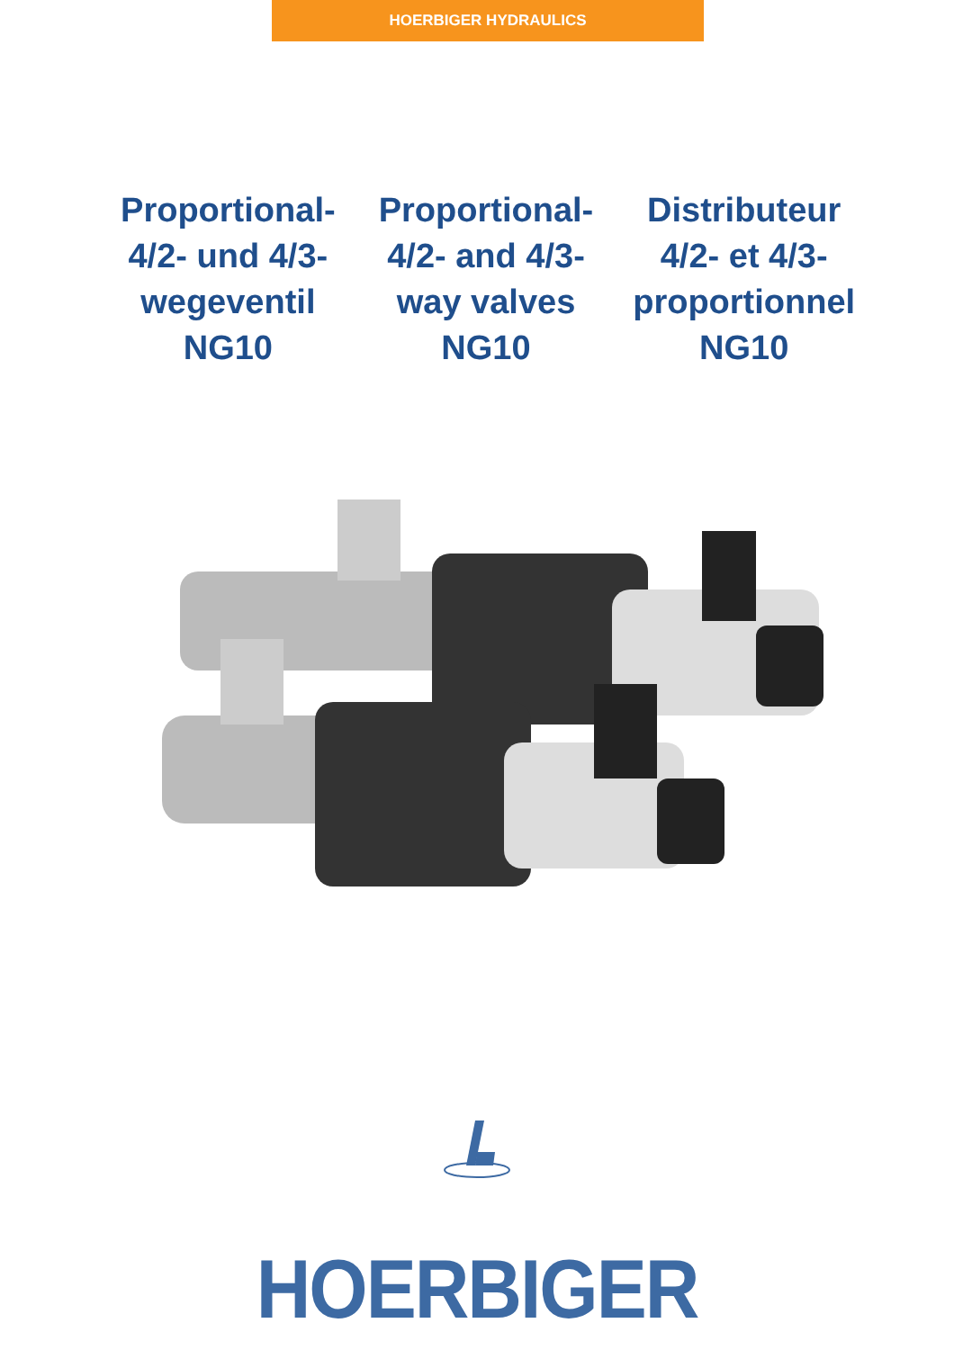HOERBIGER HYDRAULICS
Proportional-
4/2- und 4/3-
wegeventil
NG10
Proportional-
4/2- and 4/3-
way valves
NG10
Distributeur
4/2- et 4/3-
proportionnel
NG10
HOERBIGER